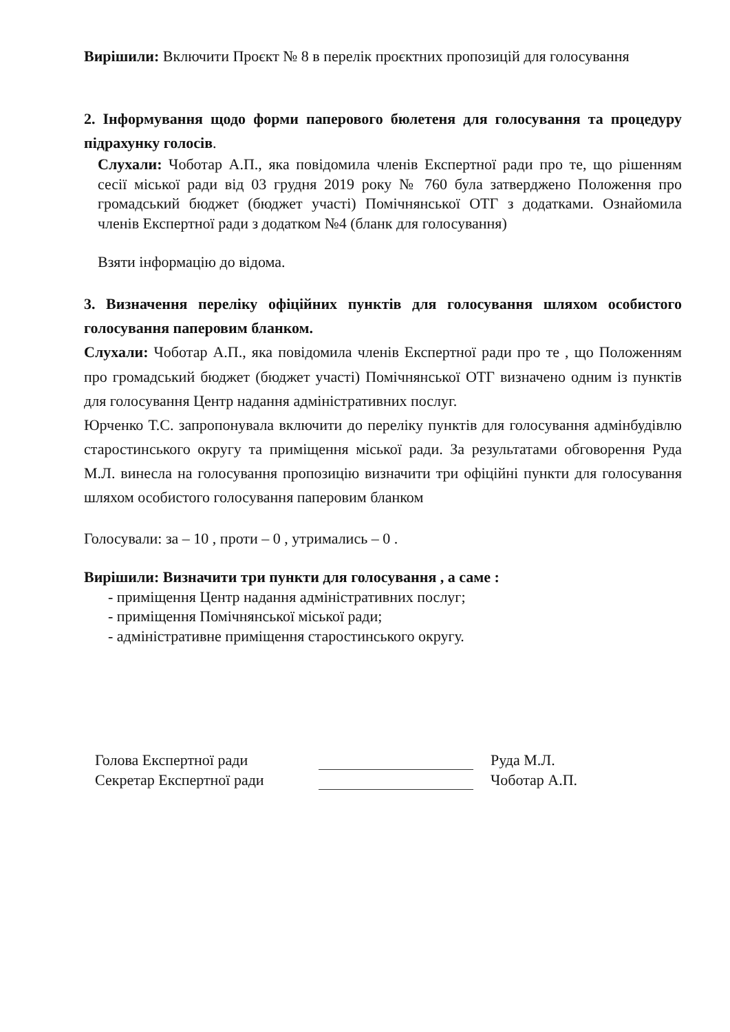Вирішили: Включити Проєкт № 8 в перелік проєктних пропозицій для голосування
2. Інформування щодо форми паперового бюлетеня для голосування та процедуру підрахунку голосів.
Слухали: Чоботар А.П., яка повідомила членів Експертної ради про те, що рішенням сесії міської ради від 03 грудня 2019 року № 760 була затверджено Положення про громадський бюджет (бюджет участі) Помічнянської ОТГ з додатками. Ознайомила членів Експертної ради з додатком №4 (бланк для голосування)
Взяти інформацію до відома.
3. Визначення переліку офіційних пунктів для голосування шляхом особистого голосування паперовим бланком.
Слухали: Чоботар А.П., яка повідомила членів Експертної ради про те , що Положенням про громадський бюджет (бюджет участі) Помічнянської ОТГ визначено одним із пунктів для голосування Центр надання адміністративних послуг.
Юрченко Т.С. запропонувала включити до переліку пунктів для голосування адмінбудівлю старостинського округу та приміщення міської ради. За результатами обговорення Руда М.Л. винесла на голосування пропозицію визначити три офіційні пункти для голосування шляхом особистого голосування паперовим бланком
Голосували: за – 10 , проти – 0 , утримались – 0 .
Вирішили: Визначити три пункти для голосування , а саме :
- приміщення Центр надання адміністративних послуг;
- приміщення Помічнянської міської ради;
- адміністративне приміщення старостинського округу.
Голова Експертної ради
Секретар Експертної ради
Руда М.Л.
Чоботар А.П.